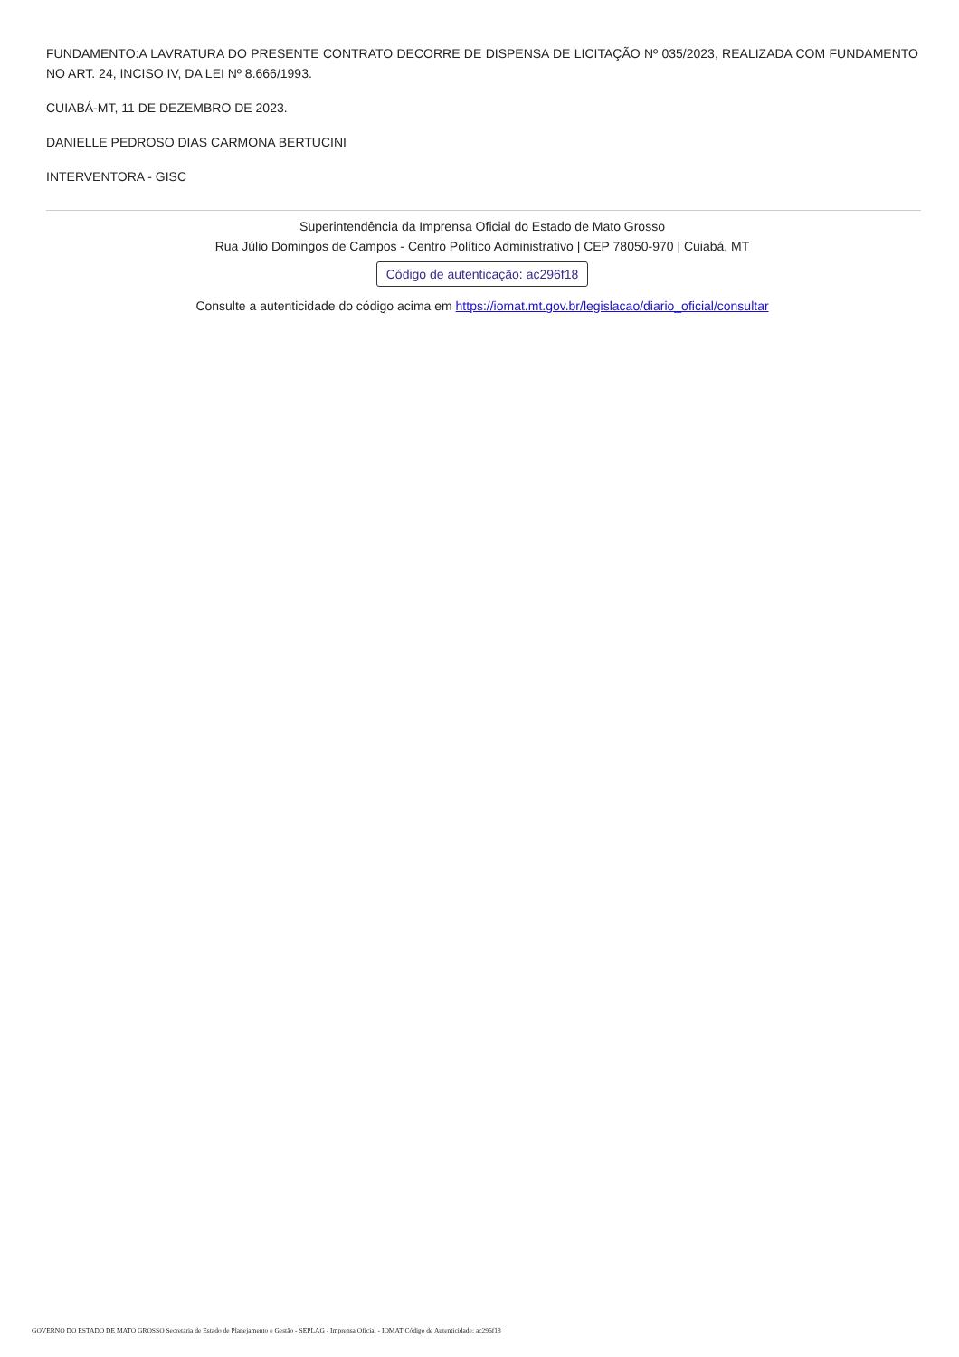FUNDAMENTO:A LAVRATURA DO PRESENTE CONTRATO DECORRE DE DISPENSA DE LICITAÇÃO Nº 035/2023, REALIZADA COM FUNDAMENTO NO ART. 24, INCISO IV, DA LEI Nº 8.666/1993.
CUIABÁ-MT, 11 DE DEZEMBRO DE 2023.
DANIELLE PEDROSO DIAS CARMONA BERTUCINI
INTERVENTORA - GISC
Superintendência da Imprensa Oficial do Estado de Mato Grosso
Rua Júlio Domingos de Campos - Centro Político Administrativo | CEP 78050-970 | Cuiabá, MT
Código de autenticação: ac296f18
Consulte a autenticidade do código acima em https://iomat.mt.gov.br/legislacao/diario_oficial/consultar
GOVERNO DO ESTADO DE MATO GROSSO Secretaria de Estado de Planejamento e Gestão - SEPLAG - Imprensa Oficial - IOMAT Código de Autenticidade: ac296f18